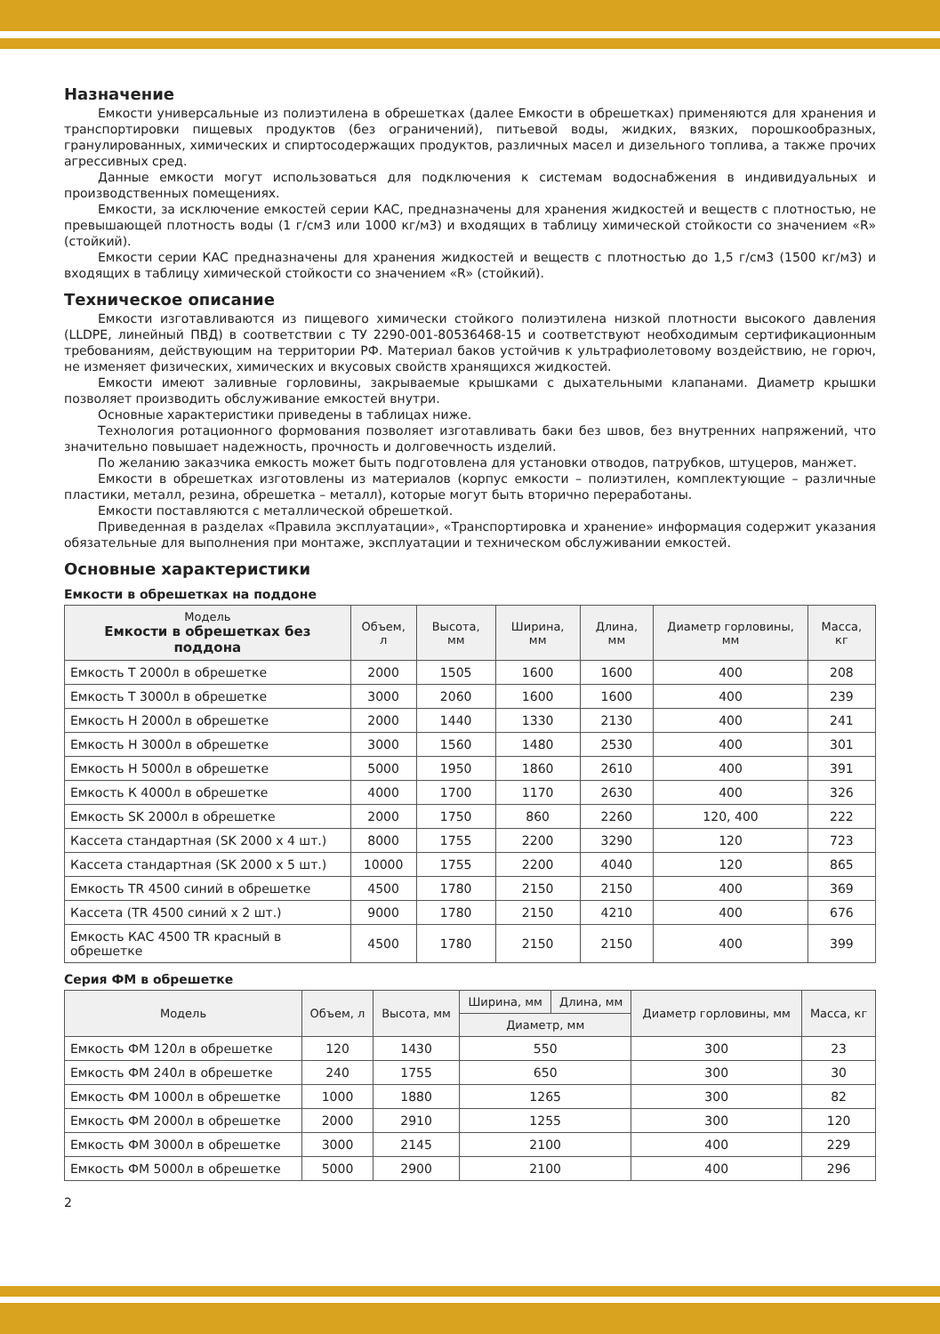Назначение
Емкости универсальные из полиэтилена в обрешетках (далее Емкости в обрешетках) применяются для хранения и транспортировки пищевых продуктов (без ограничений), питьевой воды, жидких, вязких, порошкообразных, гранулированных, химических и спиртосодержащих продуктов, различных масел и дизельного топлива, а также прочих агрессивных сред.
Данные емкости могут использоваться для подключения к системам водоснабжения в индивидуальных и производственных помещениях.
Емкости, за исключение емкостей серии КАС, предназначены для хранения жидкостей и веществ с плотностью, не превышающей плотность воды (1 г/см3 или 1000 кг/м3) и входящих в таблицу химической стойкости со значением «R» (стойкий).
Емкости серии КАС предназначены для хранения жидкостей и веществ с плотностью до 1,5 г/см3 (1500 кг/м3) и входящих в таблицу химической стойкости со значением «R» (стойкий).
Техническое описание
Емкости изготавливаются из пищевого химически стойкого полиэтилена низкой плотности высокого давления (LLDPE, линейный ПВД) в соответствии с ТУ 2290-001-80536468-15 и соответствуют необходимым сертификационным требованиям, действующим на территории РФ. Материал баков устойчив к ультрафиолетовому воздействию, не горюч, не изменяет физических, химических и вкусовых свойств хранящихся жидкостей.
Емкости имеют заливные горловины, закрываемые крышками с дыхательными клапанами. Диаметр крышки позволяет производить обслуживание емкостей внутри.
Основные характеристики приведены в таблицах ниже.
Технология ротационного формования позволяет изготавливать баки без швов, без внутренних напряжений, что значительно повышает надежность, прочность и долговечность изделий.
По желанию заказчика емкость может быть подготовлена для установки отводов, патрубков, штуцеров, манжет.
Емкости в обрешетках изготовлены из материалов (корпус емкости – полиэтилен, комплектующие – различные пластики, металл, резина, обрешетка – металл), которые могут быть вторично переработаны.
Емкости поставляются с металлической обрешеткой.
Приведенная в разделах «Правила эксплуатации», «Транспортировка и хранение» информация содержит указания обязательные для выполнения при монтаже, эксплуатации и техническом обслуживании емкостей.
Основные характеристики
Емкости в обрешетках на поддоне
| Модель Емкости в обрешетках без поддона | Объем, л | Высота, мм | Ширина, мм | Длина, мм | Диаметр горловины, мм | Масса, кг |
| --- | --- | --- | --- | --- | --- | --- |
| Емкость Т 2000л в обрешетке | 2000 | 1505 | 1600 | 1600 | 400 | 208 |
| Емкость Т 3000л в обрешетке | 3000 | 2060 | 1600 | 1600 | 400 | 239 |
| Емкость Н 2000л в обрешетке | 2000 | 1440 | 1330 | 2130 | 400 | 241 |
| Емкость Н 3000л в обрешетке | 3000 | 1560 | 1480 | 2530 | 400 | 301 |
| Емкость Н 5000л в обрешетке | 5000 | 1950 | 1860 | 2610 | 400 | 391 |
| Емкость К 4000л в обрешетке | 4000 | 1700 | 1170 | 2630 | 400 | 326 |
| Емкость SK 2000л в обрешетке | 2000 | 1750 | 860 | 2260 | 120, 400 | 222 |
| Кассета стандартная (SK 2000 х 4 шт.) | 8000 | 1755 | 2200 | 3290 | 120 | 723 |
| Кассета стандартная (SK 2000 х 5 шт.) | 10000 | 1755 | 2200 | 4040 | 120 | 865 |
| Емкость TR 4500 синий в обрешетке | 4500 | 1780 | 2150 | 2150 | 400 | 369 |
| Кассета (TR 4500 синий х 2 шт.) | 9000 | 1780 | 2150 | 4210 | 400 | 676 |
| Емкость КАС 4500 TR красный в обрешетке | 4500 | 1780 | 2150 | 2150 | 400 | 399 |
Серия ФМ в обрешетке
| Модель | Объем, л | Высота, мм | Ширина, мм | Длина, мм | Диаметр горловины, мм | Масса, кг |
| --- | --- | --- | --- | --- | --- | --- |
| | | | Диаметр, мм | | | |
| Емкость ФМ 120л в обрешетке | 120 | 1430 | 550 | | 300 | 23 |
| Емкость ФМ 240л в обрешетке | 240 | 1755 | 650 | | 300 | 30 |
| Емкость ФМ 1000л в обрешетке | 1000 | 1880 | 1265 | | 300 | 82 |
| Емкость ФМ 2000л в обрешетке | 2000 | 2910 | 1255 | | 300 | 120 |
| Емкость ФМ 3000л в обрешетке | 3000 | 2145 | 2100 | | 400 | 229 |
| Емкость ФМ 5000л в обрешетке | 5000 | 2900 | 2100 | | 400 | 296 |
2